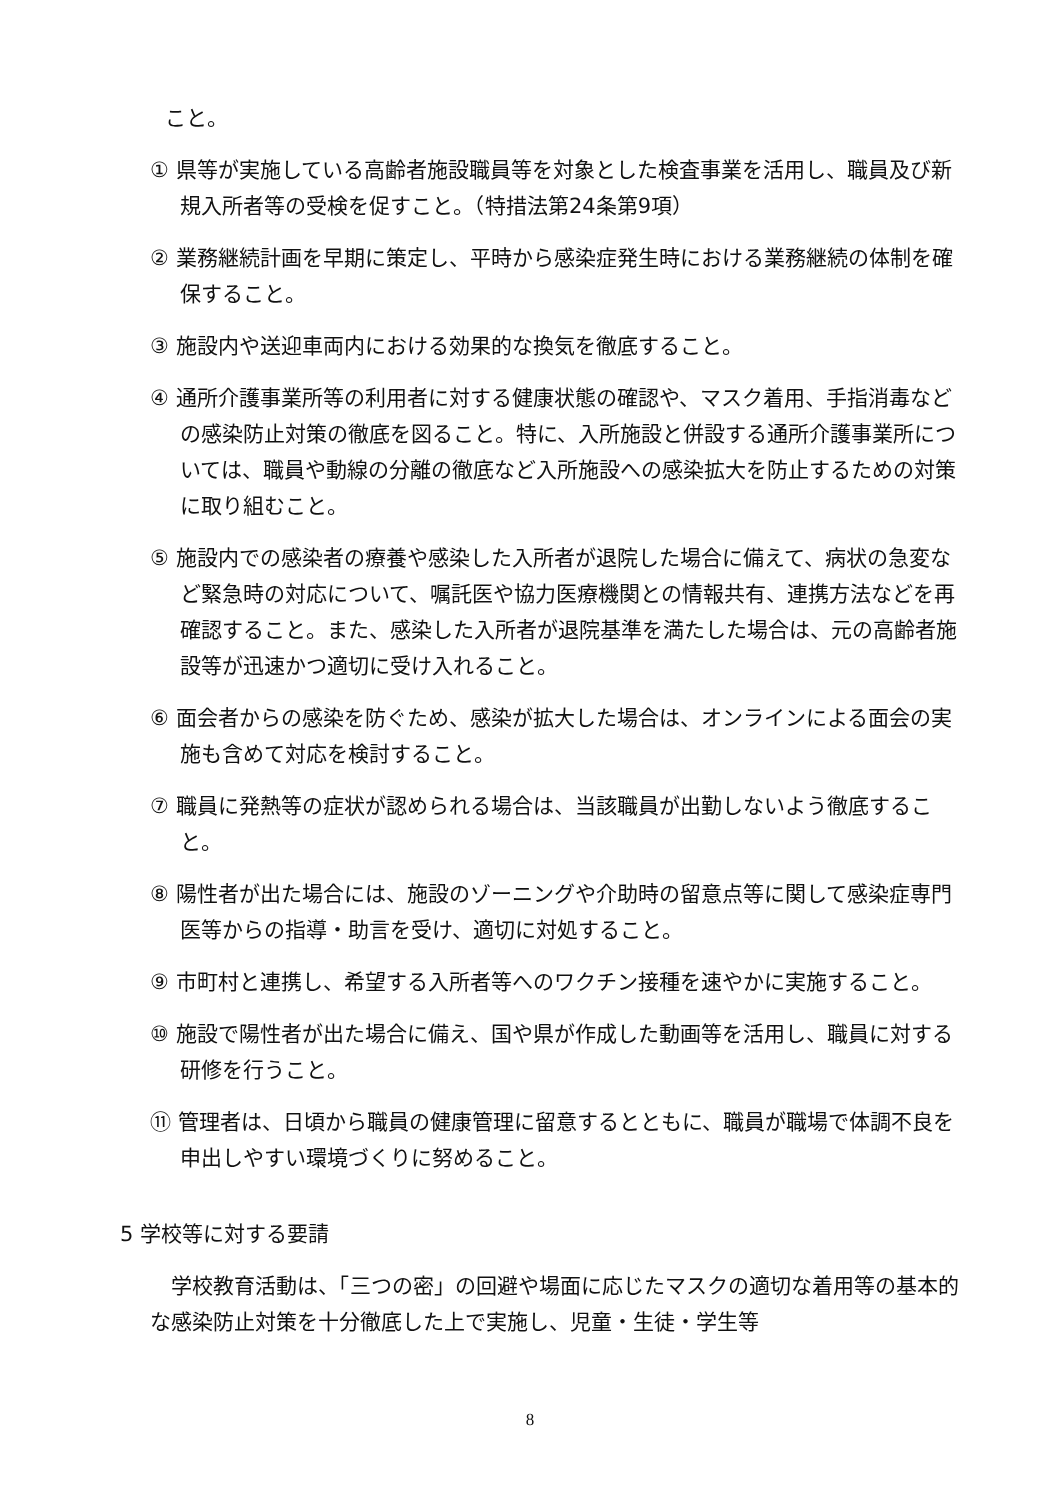こと。
① 県等が実施している高齢者施設職員等を対象とした検査事業を活用し、職員及び新規入所者等の受検を促すこと。（特措法第24条第9項）
② 業務継続計画を早期に策定し、平時から感染症発生時における業務継続の体制を確保すること。
③ 施設内や送迎車両内における効果的な換気を徹底すること。
④ 通所介護事業所等の利用者に対する健康状態の確認や、マスク着用、手指消毒などの感染防止対策の徹底を図ること。特に、入所施設と併設する通所介護事業所については、職員や動線の分離の徹底など入所施設への感染拡大を防止するための対策に取り組むこと。
⑤ 施設内での感染者の療養や感染した入所者が退院した場合に備えて、病状の急変など緊急時の対応について、嘱託医や協力医療機関との情報共有、連携方法などを再確認すること。また、感染した入所者が退院基準を満たした場合は、元の高齢者施設等が迅速かつ適切に受け入れること。
⑥ 面会者からの感染を防ぐため、感染が拡大した場合は、オンラインによる面会の実施も含めて対応を検討すること。
⑦ 職員に発熱等の症状が認められる場合は、当該職員が出勤しないよう徹底すること。
⑧ 陽性者が出た場合には、施設のゾーニングや介助時の留意点等に関して感染症専門医等からの指導・助言を受け、適切に対処すること。
⑨ 市町村と連携し、希望する入所者等へのワクチン接種を速やかに実施すること。
⑩ 施設で陽性者が出た場合に備え、国や県が作成した動画等を活用し、職員に対する研修を行うこと。
⑪ 管理者は、日頃から職員の健康管理に留意するとともに、職員が職場で体調不良を申出しやすい環境づくりに努めること。
5 学校等に対する要請
学校教育活動は、「三つの密」の回避や場面に応じたマスクの適切な着用等の基本的な感染防止対策を十分徹底した上で実施し、児童・生徒・学生等
8